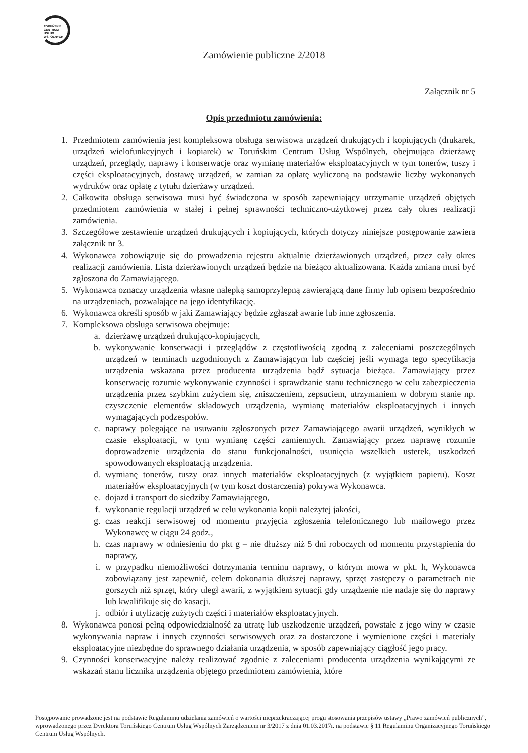TORUŃSKIE
CENTRUM
USŁUG
WSPÓLNYCH
Zamówienie publiczne 2/2018
Załącznik nr 5
Opis przedmiotu zamówienia:
1. Przedmiotem zamówienia jest kompleksowa obsługa serwisowa urządzeń drukujących i kopiujących (drukarek, urządzeń wielofunkcyjnych i kopiarek) w Toruńskim Centrum Usług Wspólnych, obejmująca dzierżawę urządzeń, przeglądy, naprawy i konserwacje oraz wymianę materiałów eksploatacyjnych w tym tonerów, tuszy i części eksploatacyjnych, dostawę urządzeń, w zamian za opłatę wyliczoną na podstawie liczby wykonanych wydruków oraz opłatę z tytułu dzierżawy urządzeń.
2. Całkowita obsługa serwisowa musi być świadczona w sposób zapewniający utrzymanie urządzeń objętych przedmiotem zamówienia w stałej i pełnej sprawności techniczno-użytkowej przez cały okres realizacji zamówienia.
3. Szczegółowe zestawienie urządzeń drukujących i kopiujących, których dotyczy niniejsze postępowanie zawiera załącznik nr 3.
4. Wykonawca zobowiązuje się do prowadzenia rejestru aktualnie dzierżawionych urządzeń, przez cały okres realizacji zamówienia. Lista dzierżawionych urządzeń będzie na bieżąco aktualizowana. Każda zmiana musi być zgłoszona do Zamawiającego.
5. Wykonawca oznaczy urządzenia własne nalepką samoprzylepną zawierającą dane firmy lub opisem bezpośrednio na urządzeniach, pozwalające na jego identyfikację.
6. Wykonawca określi sposób w jaki Zamawiający będzie zgłaszał awarie lub inne zgłoszenia.
7. Kompleksowa obsługa serwisowa obejmuje:
a. dzierżawę urządzeń drukująco-kopiujących,
b. wykonywanie konserwacji i przeglądów z częstotliwością zgodną z zaleceniami poszczególnych urządzeń w terminach uzgodnionych z Zamawiającym lub częściej jeśli wymaga tego specyfikacja urządzenia wskazana przez producenta urządzenia bądź sytuacja bieżąca. Zamawiający przez konserwację rozumie wykonywanie czynności i sprawdzanie stanu technicznego w celu zabezpieczenia urządzenia przez szybkim zużyciem się, zniszczeniem, zepsuciem, utrzymaniem w dobrym stanie np. czyszczenie elementów składowych urządzenia, wymianę materiałów eksploatacyjnych i innych wymagających podzespołów.
c. naprawy polegające na usuwaniu zgłoszonych przez Zamawiającego awarii urządzeń, wynikłych w czasie eksploatacji, w tym wymianę części zamiennych. Zamawiający przez naprawę rozumie doprowadzenie urządzenia do stanu funkcjonalności, usunięcia wszelkich usterek, uszkodzeń spowodowanych eksploatacją urządzenia.
d. wymianę tonerów, tuszy oraz innych materiałów eksploatacyjnych (z wyjątkiem papieru). Koszt materiałów eksploatacyjnych (w tym koszt dostarczenia) pokrywa Wykonawca.
e. dojazd i transport do siedziby Zamawiającego,
f. wykonanie regulacji urządzeń w celu wykonania kopii należytej jakości,
g. czas reakcji serwisowej od momentu przyjęcia zgłoszenia telefonicznego lub mailowego przez Wykonawcę w ciągu 24 godz.,
h. czas naprawy w odniesieniu do pkt g – nie dłuższy niż 5 dni roboczych od momentu przystąpienia do naprawy,
i. w przypadku niemożliwości dotrzymania terminu naprawy, o którym mowa w pkt. h, Wykonawca zobowiązany jest zapewnić, celem dokonania dłuższej naprawy, sprzęt zastępczy o parametrach nie gorszych niż sprzęt, który uległ awarii, z wyjątkiem sytuacji gdy urządzenie nie nadaje się do naprawy lub kwalifikuje się do kasacji.
j. odbiór i utylizację zużytych części i materiałów eksploatacyjnych.
8. Wykonawca ponosi pełną odpowiedzialność za utratę lub uszkodzenie urządzeń, powstałe z jego winy w czasie wykonywania napraw i innych czynności serwisowych oraz za dostarczone i wymienione części i materiały eksploatacyjne niezbędne do sprawnego działania urządzenia, w sposób zapewniający ciągłość jego pracy.
9. Czynności konserwacyjne należy realizować zgodnie z zaleceniami producenta urządzenia wynikającymi ze wskazań stanu licznika urządzenia objętego przedmiotem zamówienia, które
Postępowanie prowadzone jest na podstawie Regulaminu udzielania zamówień o wartości nieprzekraczającej progu stosowania przepisów ustawy „Prawo zamówień publicznych”, wprowadzonego przez Dyrektora Toruńskiego Centrum Usług Wspólnych Zarządzeniem nr 3/2017 z dnia 01.03.2017r. na podstawie § 11 Regulaminu Organizacyjnego Toruńskiego Centrum Usług Wspólnych.